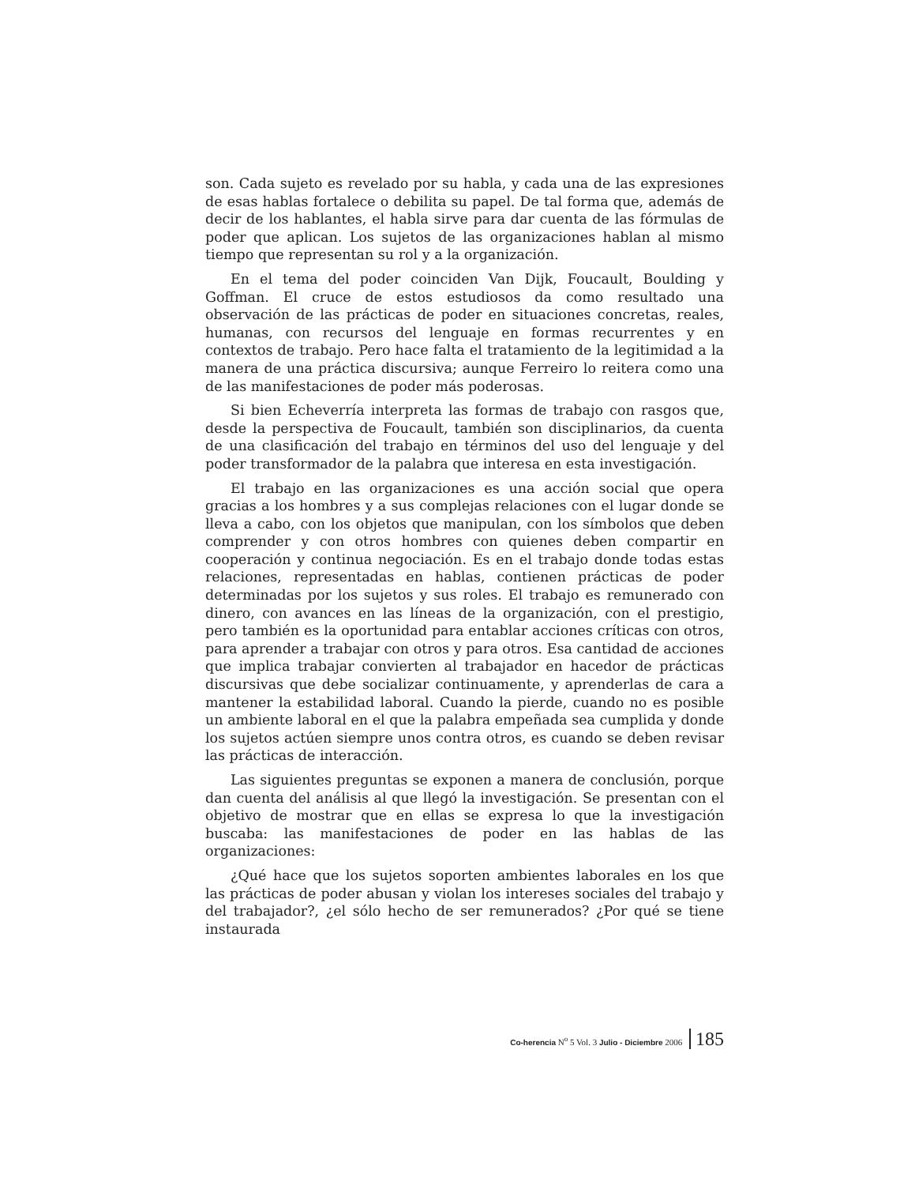son. Cada sujeto es revelado por su habla, y cada una de las expresiones de esas hablas fortalece o debilita su papel. De tal forma que, además de decir de los hablantes, el habla sirve para dar cuenta de las fórmulas de poder que aplican. Los sujetos de las organizaciones hablan al mismo tiempo que representan su rol y a la organización.
En el tema del poder coinciden Van Dijk, Foucault, Boulding y Goffman. El cruce de estos estudiosos da como resultado una observación de las prácticas de poder en situaciones concretas, reales, humanas, con recursos del lenguaje en formas recurrentes y en contextos de trabajo. Pero hace falta el tratamiento de la legitimidad a la manera de una práctica discursiva; aunque Ferreiro lo reitera como una de las manifestaciones de poder más poderosas.
Si bien Echeverría interpreta las formas de trabajo con rasgos que, desde la perspectiva de Foucault, también son disciplinarios, da cuenta de una clasificación del trabajo en términos del uso del lenguaje y del poder transformador de la palabra que interesa en esta investigación.
El trabajo en las organizaciones es una acción social que opera gracias a los hombres y a sus complejas relaciones con el lugar donde se lleva a cabo, con los objetos que manipulan, con los símbolos que deben comprender y con otros hombres con quienes deben compartir en cooperación y continua negociación. Es en el trabajo donde todas estas relaciones, representadas en hablas, contienen prácticas de poder determinadas por los sujetos y sus roles. El trabajo es remunerado con dinero, con avances en las líneas de la organización, con el prestigio, pero también es la oportunidad para entablar acciones críticas con otros, para aprender a trabajar con otros y para otros. Esa cantidad de acciones que implica trabajar convierten al trabajador en hacedor de prácticas discursivas que debe socializar continuamente, y aprenderlas de cara a mantener la estabilidad laboral. Cuando la pierde, cuando no es posible un ambiente laboral en el que la palabra empeñada sea cumplida y donde los sujetos actúen siempre unos contra otros, es cuando se deben revisar las prácticas de interacción.
Las siguientes preguntas se exponen a manera de conclusión, porque dan cuenta del análisis al que llegó la investigación. Se presentan con el objetivo de mostrar que en ellas se expresa lo que la investigación buscaba: las manifestaciones de poder en las hablas de las organizaciones:
¿Qué hace que los sujetos soporten ambientes laborales en los que las prácticas de poder abusan y violan los intereses sociales del trabajo y del trabajador?, ¿el sólo hecho de ser remunerados? ¿Por qué se tiene instaurada
Co-herencia N<sup>o</sup> 5 Vol. 3 Julio - Diciembre 2006 185